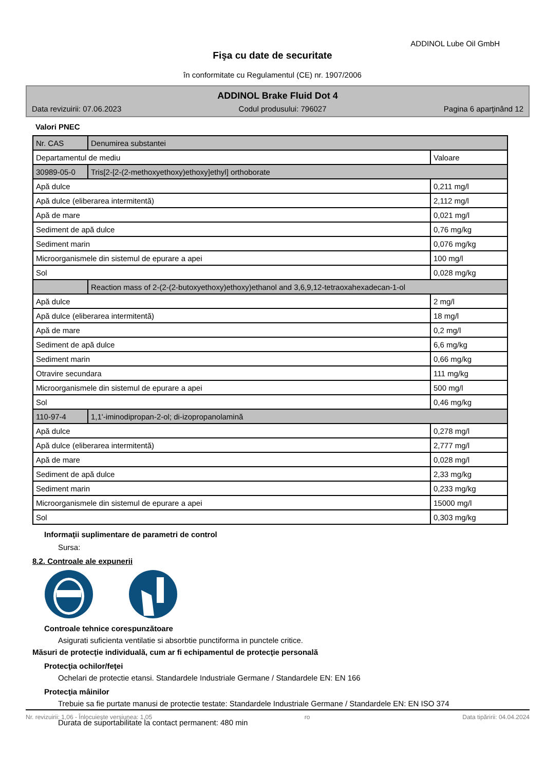ADDINOL Lube Oil GmbH
Fişa cu date de securitate
în conformitate cu Regulamentul (CE) nr. 1907/2006
ADDINOL Brake Fluid Dot 4
Data revizuirii: 07.06.2023 Codul produsului: 796027 Pagina 6 aparţinând 12
Valori PNEC
| Nr. CAS | Denumirea substantei | |
| Departamentul de mediu | | Valoare |
| 30989-05-0 | Tris[2-[2-(2-methoxyethoxy)ethoxy]ethyl] orthoborate | |
| Apă dulce | | 0,211 mg/l |
| Apă dulce (eliberarea intermitentă) | | 2,112 mg/l |
| Apă de mare | | 0,021 mg/l |
| Sediment de apă dulce | | 0,76 mg/kg |
| Sediment marin | | 0,076 mg/kg |
| Microorganismele din sistemul de epurare a apei | | 100 mg/l |
| Sol | | 0,028 mg/kg |
| | Reaction mass of 2-(2-(2-butoxyethoxy)ethoxy)ethanol and 3,6,9,12-tetraoxahexadecan-1-ol | |
| Apă dulce | | 2 mg/l |
| Apă dulce (eliberarea intermitentă) | | 18 mg/l |
| Apă de mare | | 0,2 mg/l |
| Sediment de apă dulce | | 6,6 mg/kg |
| Sediment marin | | 0,66 mg/kg |
| Otravire secundara | | 111 mg/kg |
| Microorganismele din sistemul de epurare a apei | | 500 mg/l |
| Sol | | 0,46 mg/kg |
| 110-97-4 | 1,1'-iminodipropan-2-ol; di-izopropanolamină | |
| Apă dulce | | 0,278 mg/l |
| Apă dulce (eliberarea intermitentă) | | 2,777 mg/l |
| Apă de mare | | 0,028 mg/l |
| Sediment de apă dulce | | 2,33 mg/kg |
| Sediment marin | | 0,233 mg/kg |
| Microorganismele din sistemul de epurare a apei | | 15000 mg/l |
| Sol | | 0,303 mg/kg |
Informaţii suplimentare de parametri de control
Sursa:
8.2. Controale ale expunerii
Controale tehnice corespunzătoare
Asigurati suficienta ventilatie si absorbtie punctiforma in punctele critice.
Măsuri de protecţie individuală, cum ar fi echipamentul de protecţie personală
Protecţia ochilor/feţei
Ochelari de protectie etansi. Standardele Industriale Germane / Standardele EN: EN 166
Protecţia mâinilor
Trebuie sa fie purtate manusi de protectie testate: Standardele Industriale Germane / Standardele EN: EN ISO 374
Durata de suportabilitate la contact permanent: 480 min
Nr. revizuirii: 1,06 - Înlocuieşte versiunea: 1,05 ro Data tipăririi: 04.04.2024